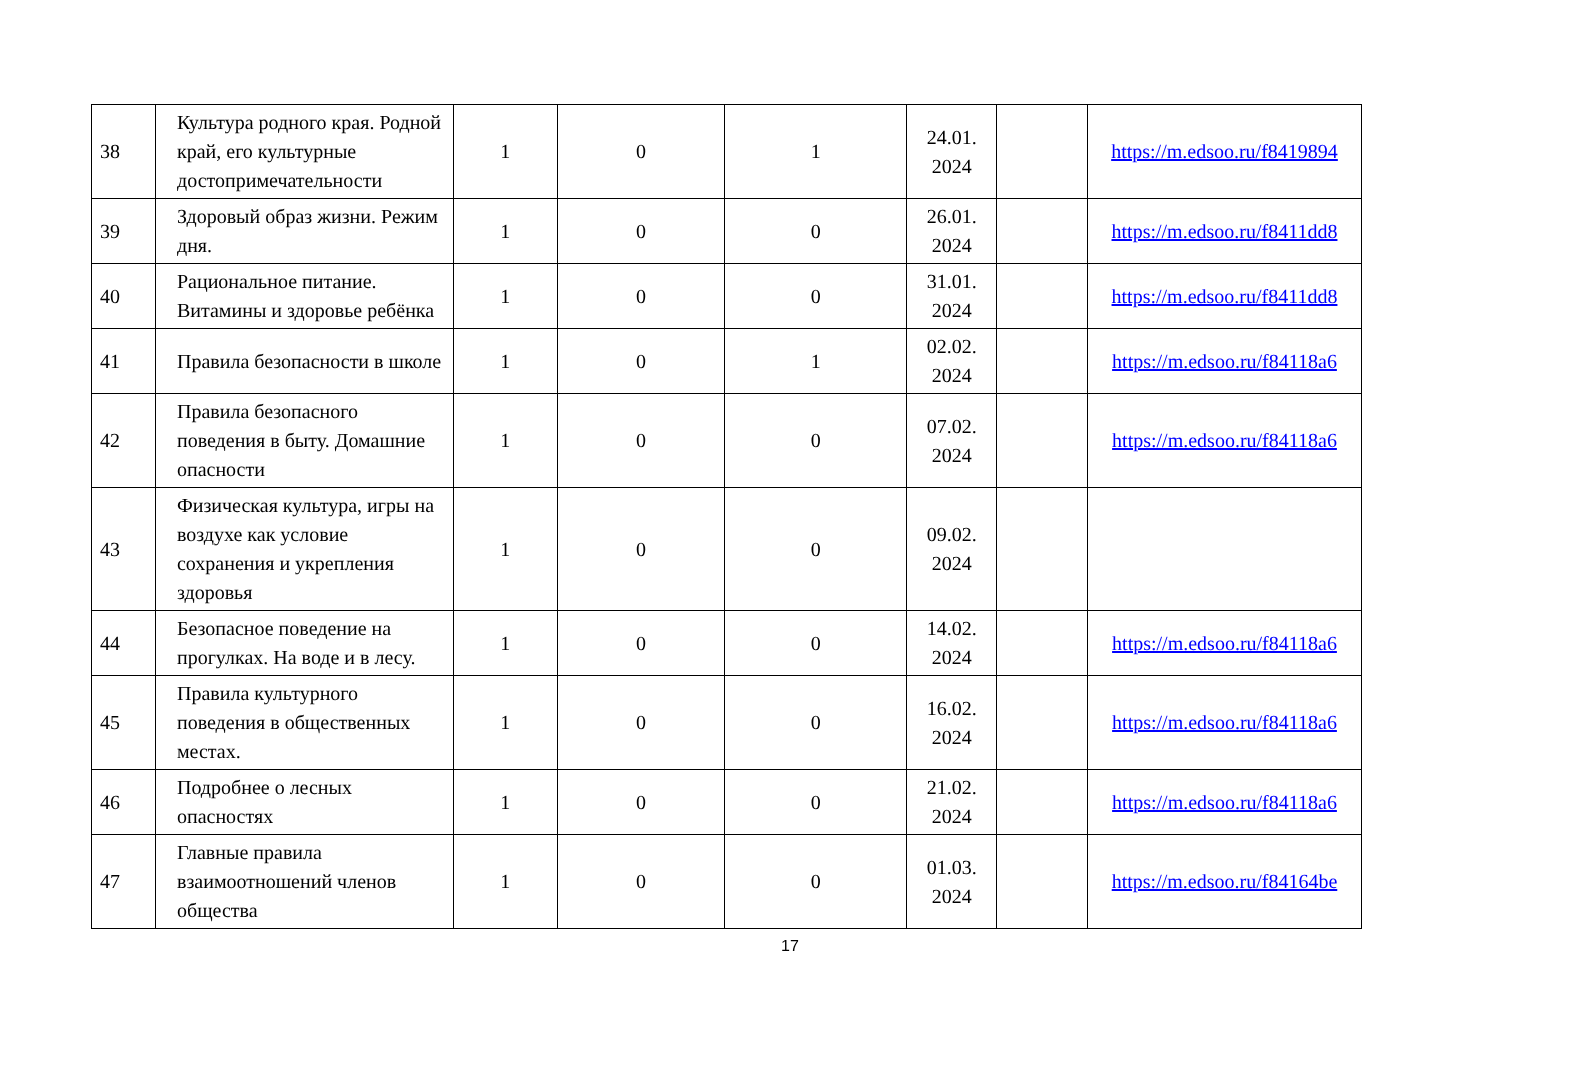| 38 | Культура родного края. Родной край, его культурные достопримечательности | 1 | 0 | 1 | 24.01. 2024 | | https://m.edsoo.ru/f8419894 |
| 39 | Здоровый образ жизни. Режим дня. | 1 | 0 | 0 | 26.01. 2024 | | https://m.edsoo.ru/f8411dd8 |
| 40 | Рациональное питание. Витамины и здоровье ребёнка | 1 | 0 | 0 | 31.01. 2024 | | https://m.edsoo.ru/f8411dd8 |
| 41 | Правила безопасности в школе | 1 | 0 | 1 | 02.02. 2024 | | https://m.edsoo.ru/f84118a6 |
| 42 | Правила безопасного поведения в быту. Домашние опасности | 1 | 0 | 0 | 07.02. 2024 | | https://m.edsoo.ru/f84118a6 |
| 43 | Физическая культура, игры на воздухе как условие сохранения и укрепления здоровья | 1 | 0 | 0 | 09.02. 2024 | | |
| 44 | Безопасное поведение на прогулках. На воде и в лесу. | 1 | 0 | 0 | 14.02. 2024 | | https://m.edsoo.ru/f84118a6 |
| 45 | Правила культурного поведения в общественных местах. | 1 | 0 | 0 | 16.02. 2024 | | https://m.edsoo.ru/f84118a6 |
| 46 | Подробнее о лесных опасностях | 1 | 0 | 0 | 21.02. 2024 | | https://m.edsoo.ru/f84118a6 |
| 47 | Главные правила взаимоотношений членов общества | 1 | 0 | 0 | 01.03. 2024 | | https://m.edsoo.ru/f84164be |
17